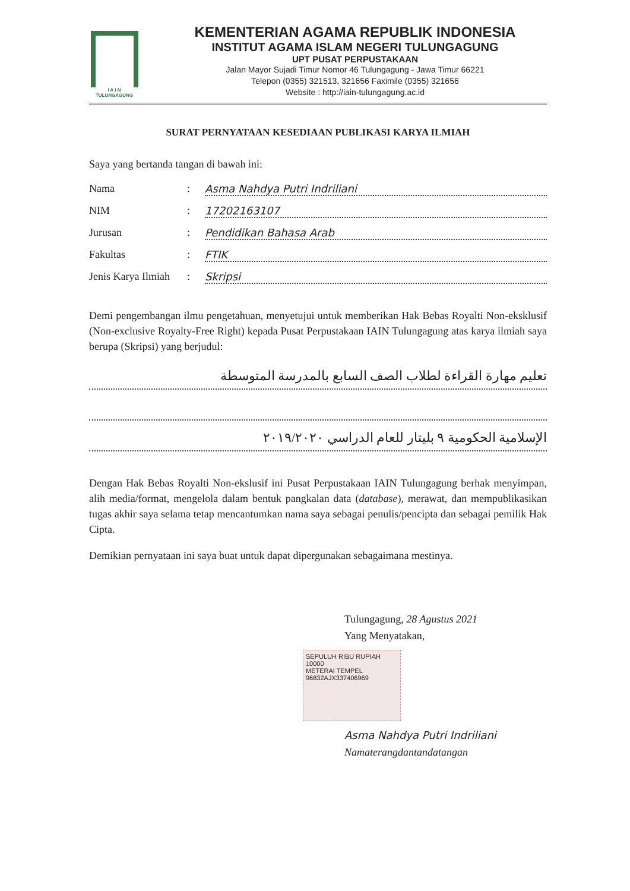I A I N
TULUNGAGUNG
KEMENTERIAN AGAMA REPUBLIK INDONESIA
INSTITUT AGAMA ISLAM NEGERI TULUNGAGUNG
UPT PUSAT PERPUSTAKAAN
Jalan Mayor Sujadi Timur Nomor 46 Tulungagung - Jawa Timur 66221
Telepon (0355) 321513, 321656 Faximile (0355) 321656
Website : http://iain-tulungagung.ac.id
SURAT PERNYATAAN KESEDIAAN PUBLIKASI KARYA ILMIAH
Saya yang bertanda tangan di bawah ini:
Nama: Asma Nahdya Putri Indriliani
NIM: 17202163107
Jurusan: Pendidikan Bahasa Arab
Fakultas: FTIK
Jenis Karya Ilmiah: Skripsi
Demi pengembangan ilmu pengetahuan, menyetujui untuk memberikan Hak Bebas Royalti Non-eksklusif (Non-exclusive Royalty-Free Right) kepada Pusat Perpustakaan IAIN Tulungagung atas karya ilmiah saya berupa (Skripsi) yang berjudul:
تعليم مهارة القراءة لطلاب الصف السابع بالمدرسة المتوسطة
الإسلامية الحكومية ٩ بليتار للعام الدراسي ٢٠١٩/٢٠٢٠
Dengan Hak Bebas Royalti Non-ekslusif ini Pusat Perpustakaan IAIN Tulungagung berhak menyimpan, alih media/format, mengelola dalam bentuk pangkalan data (database), merawat, dan mempublikasikan tugas akhir saya selama tetap mencantumkan nama saya sebagai penulis/pencipta dan sebagai pemilik Hak Cipta.
Demikian pernyataan ini saya buat untuk dapat dipergunakan sebagaimana mestinya.
Tulungagung, 28 Agustus 2021
Yang Menyatakan,
SEPULUH RIBU RUPIAH 10000
METERAI TEMPEL
96832AJX337406969
Asma Nahdya Putri Indriliani
Namaterangdantandatangan